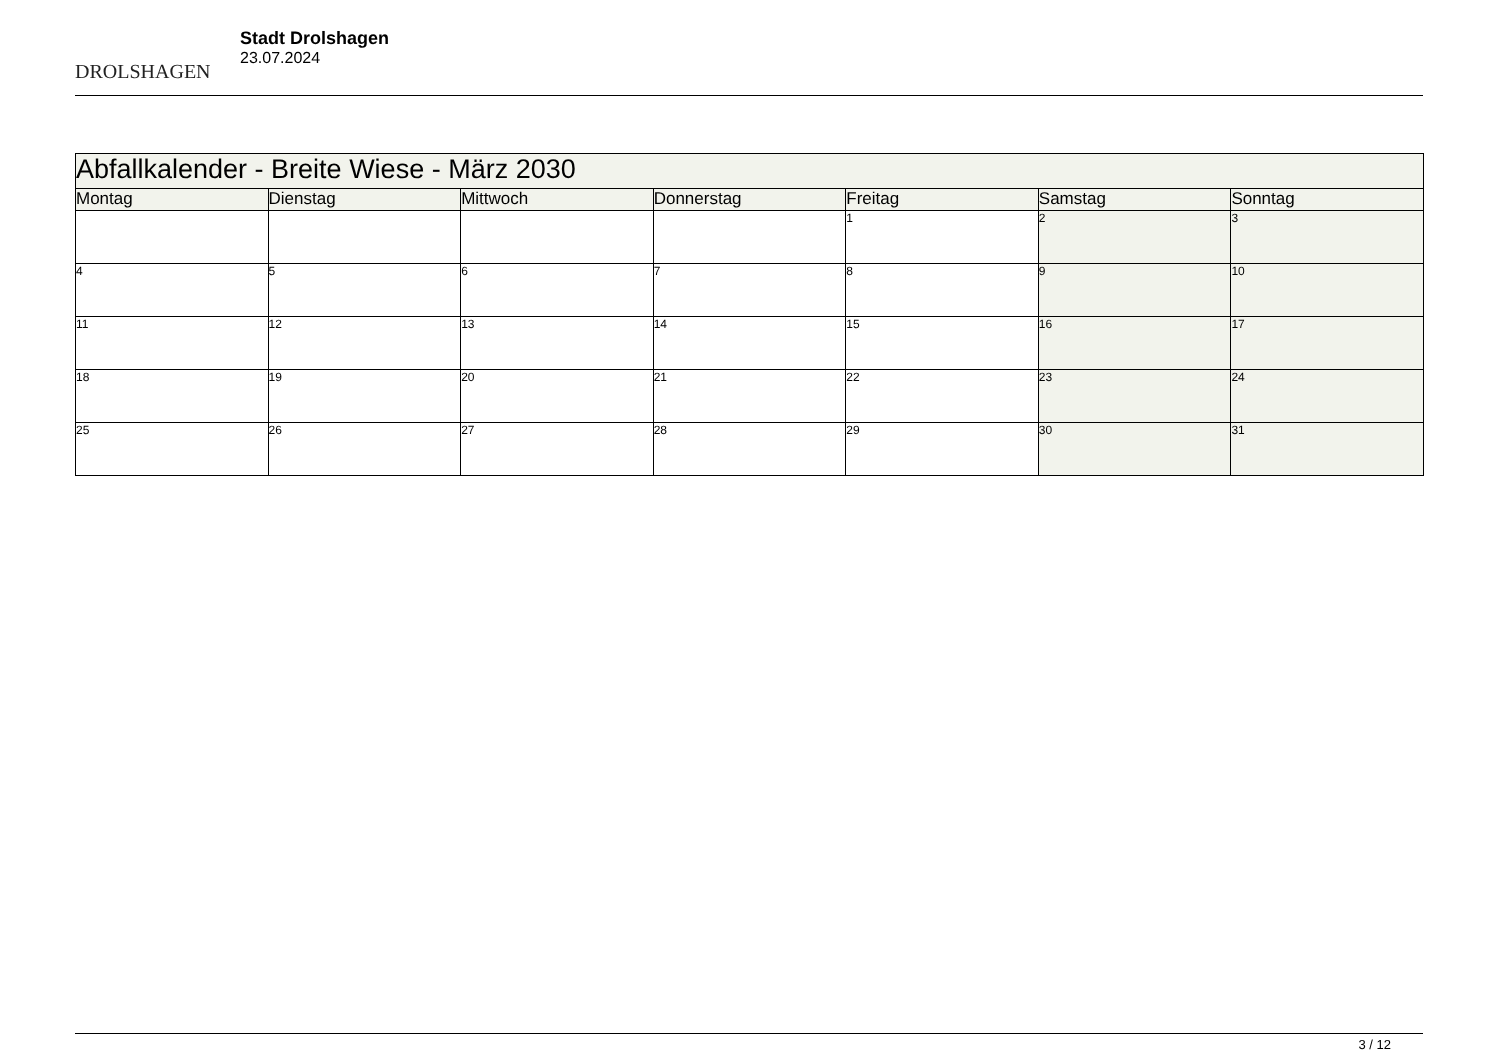DROLSHAGEN
Stadt Drolshagen
23.07.2024
| Abfallkalender - Breite Wiese - März 2030 | | | | | | |
| --- | --- | --- | --- | --- | --- | --- |
| Montag | Dienstag | Mittwoch | Donnerstag | Freitag | Samstag | Sonntag |
| | | | | 1 | 2 | 3 |
| 4 | 5 | 6 | 7 | 8 | 9 | 10 |
| 11 | 12 | 13 | 14 | 15 | 16 | 17 |
| 18 | 19 | 20 | 21 | 22 | 23 | 24 |
| 25 | 26 | 27 | 28 | 29 | 30 | 31 |
3 / 12